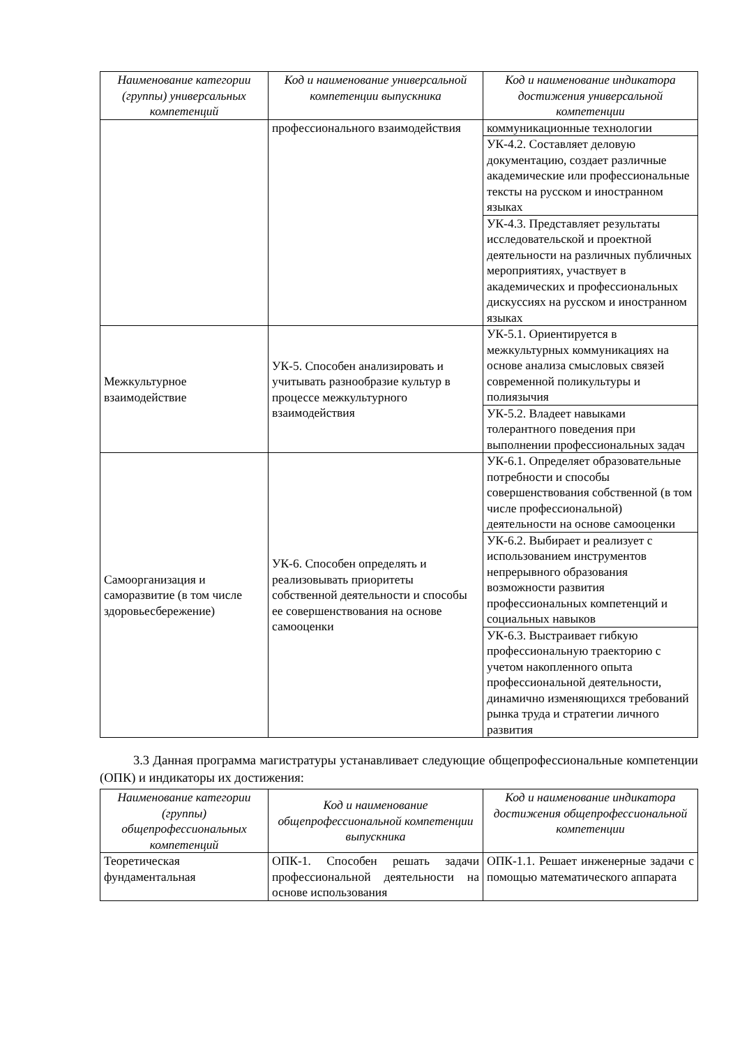| Наименование категории (группы) универсальных компетенций | Код и наименование универсальной компетенции выпускника | Код и наименование индикатора достижения универсальной компетенции |
| --- | --- | --- |
| | профессионального взаимодействия | коммуникационные технологии |
| | | УК-4.2. Составляет деловую документацию, создает различные академические или профессиональные тексты на русском и иностранном языках |
| | | УК-4.3. Представляет результаты исследовательской и проектной деятельности на различных публичных мероприятиях, участвует в академических и профессиональных дискуссиях на русском и иностранном языках |
| Межкультурное взаимодействие | УК-5. Способен анализировать и учитывать разнообразие культур в процессе межкультурного взаимодействия | УК-5.1. Ориентируется в межкультурных коммуникациях на основе анализа смысловых связей современной поликультуры и полиязычия |
| | | УК-5.2. Владеет навыками толерантного поведения при выполнении профессиональных задач |
| Самоорганизация и саморазвитие (в том числе здоровьесбережение) | УК-6. Способен определять и реализовывать приоритеты собственной деятельности и способы ее совершенствования на основе самооценки | УК-6.1. Определяет образовательные потребности и способы совершенствования собственной (в том числе профессиональной) деятельности на основе самооценки |
| | | УК-6.2. Выбирает и реализует с использованием инструментов непрерывного образования возможности развития профессиональных компетенций и социальных навыков |
| | | УК-6.3. Выстраивает гибкую профессиональную траекторию с учетом накопленного опыта профессиональной деятельности, динамично изменяющихся требований рынка труда и стратегии личного развития |
3.3 Данная программа магистратуры устанавливает следующие общепрофессиональные компетенции (ОПК) и индикаторы их достижения:
| Наименование категории (группы) общепрофессиональных компетенций | Код и наименование общепрофессиональной компетенции выпускника | Код и наименование индикатора достижения общепрофессиональной компетенции |
| --- | --- | --- |
| Теоретическая фундаментальная | ОПК-1. Способен решать задачи профессиональной деятельности на основе использования | ОПК-1.1. Решает инженерные задачи с помощью математического аппарата |